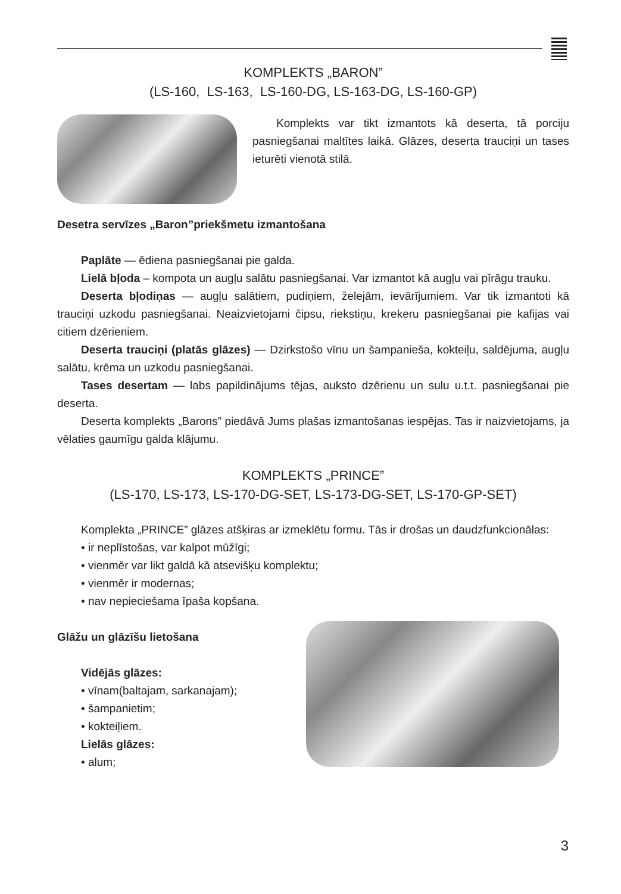KOMPLEKTS „BARON”
(LS-160, LS-163, LS-160-DG, LS-163-DG, LS-160-GP)
Komplekts var tikt izmantots kā deserta, tā porciju pasniegšanai maltītes laikā. Glāzes, deserta trauciņi un tases ieturēti vienotā stilā.
Desetra servīzes „Baron”priekšmetu izmantošana
Paplāte — ēdiena pasniegšanai pie galda.
Lielā bļoda – kompota un augļu salātu pasniegšanai. Var izmantot kā augļu vai pīrāgu trauku.
Deserta bļodiņas — augļu salātiem, pudiņiem, želejām, ievārījumiem. Var tik izmantoti kā trauciņi uzkodu pasniegšanai. Neaizvietojami čipsu, riekstiņu, krekeru pasniegšanai pie kafijas vai citiem dzērieniem.
Deserta trauciņi (platās glāzes) — Dzirkstošo vīnu un šampanieša, kokteiļu, saldējuma, augļu salātu, krēma un uzkodu pasniegšanai.
Tases desertam — labs papildinājums tējas, auksto dzērienu un sulu u.t.t. pasniegšanai pie deserta.
Deserta komplekts „Barons” piedāvā Jums plašas izmantošanas iespējas. Tas ir naizvietojams, ja vēlaties gaumīgu galda klājumu.
KOMPLEKTS „PRINCE”
(LS-170, LS-173, LS-170-DG-SET, LS-173-DG-SET, LS-170-GP-SET)
Komplekta „PRINCE” glāzes atšķiras ar izmeklētu formu. Tās ir drošas un daudzfunkcionālas:
• ir neplīstošas, var kalpot mūžīgi;
• vienmēr var likt galdā kā atsevišķu komplektu;
• vienmēr ir modernas;
• nav nepieciešama īpaša kopšana.
Glāžu un glāzīšu lietošana
Vidējās glāzes:
• vīnam(baltajam, sarkanajam);
• šampanietim;
• kokteiļiem.
Lielās glāzes:
• alum;
3